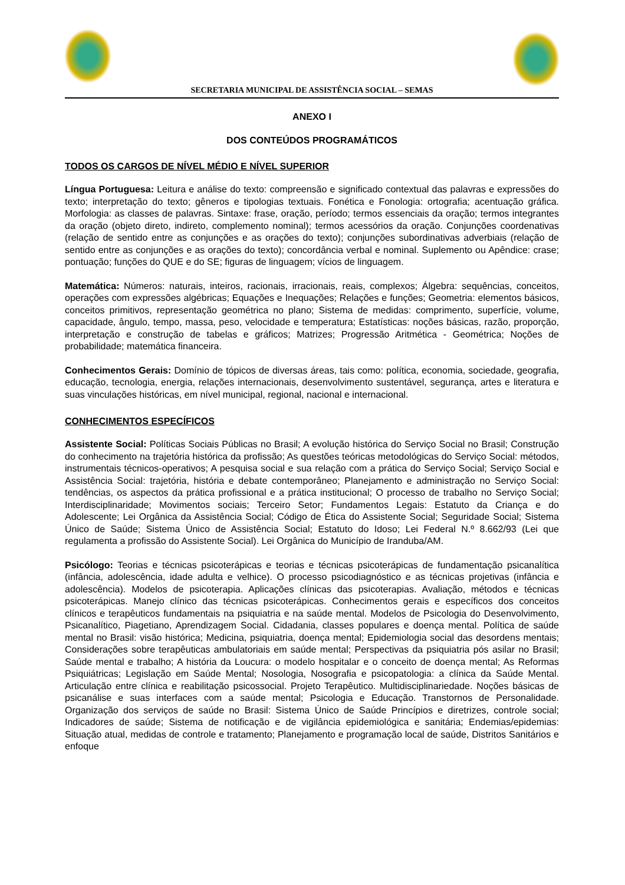SECRETARIA MUNICIPAL DE ASSISTÊNCIA SOCIAL – SEMAS
ANEXO I
DOS CONTEÚDOS PROGRAMÁTICOS
TODOS OS CARGOS DE NÍVEL MÉDIO E NÍVEL SUPERIOR
Língua Portuguesa: Leitura e análise do texto: compreensão e significado contextual das palavras e expressões do texto; interpretação do texto; gêneros e tipologias textuais. Fonética e Fonologia: ortografia; acentuação gráfica. Morfologia: as classes de palavras. Sintaxe: frase, oração, período; termos essenciais da oração; termos integrantes da oração (objeto direto, indireto, complemento nominal); termos acessórios da oração. Conjunções coordenativas (relação de sentido entre as conjunções e as orações do texto); conjunções subordinativas adverbiais (relação de sentido entre as conjunções e as orações do texto); concordância verbal e nominal. Suplemento ou Apêndice: crase; pontuação; funções do QUE e do SE; figuras de linguagem; vícios de linguagem.
Matemática: Números: naturais, inteiros, racionais, irracionais, reais, complexos; Álgebra: sequências, conceitos, operações com expressões algébricas; Equações e Inequações; Relações e funções; Geometria: elementos básicos, conceitos primitivos, representação geométrica no plano; Sistema de medidas: comprimento, superfície, volume, capacidade, ângulo, tempo, massa, peso, velocidade e temperatura; Estatísticas: noções básicas, razão, proporção, interpretação e construção de tabelas e gráficos; Matrizes; Progressão Aritmética - Geométrica; Noções de probabilidade; matemática financeira.
Conhecimentos Gerais: Domínio de tópicos de diversas áreas, tais como: política, economia, sociedade, geografia, educação, tecnologia, energia, relações internacionais, desenvolvimento sustentável, segurança, artes e literatura e suas vinculações históricas, em nível municipal, regional, nacional e internacional.
CONHECIMENTOS ESPECÍFICOS
Assistente Social: Políticas Sociais Públicas no Brasil; A evolução histórica do Serviço Social no Brasil; Construção do conhecimento na trajetória histórica da profissão; As questões teóricas metodológicas do Serviço Social: métodos, instrumentais técnicos-operativos; A pesquisa social e sua relação com a prática do Serviço Social; Serviço Social e Assistência Social: trajetória, história e debate contemporâneo; Planejamento e administração no Serviço Social: tendências, os aspectos da prática profissional e a prática institucional; O processo de trabalho no Serviço Social; Interdisciplinaridade; Movimentos sociais; Terceiro Setor; Fundamentos Legais: Estatuto da Criança e do Adolescente; Lei Orgânica da Assistência Social; Código de Ética do Assistente Social; Seguridade Social; Sistema Único de Saúde; Sistema Único de Assistência Social; Estatuto do Idoso; Lei Federal N.º 8.662/93 (Lei que regulamenta a profissão do Assistente Social). Lei Orgânica do Município de Iranduba/AM.
Psicólogo: Teorias e técnicas psicoterápicas e teorias e técnicas psicoterápicas de fundamentação psicanalítica (infância, adolescência, idade adulta e velhice). O processo psicodiagnóstico e as técnicas projetivas (infância e adolescência). Modelos de psicoterapia. Aplicações clínicas das psicoterapias. Avaliação, métodos e técnicas psicoterápicas. Manejo clínico das técnicas psicoterápicas. Conhecimentos gerais e específicos dos conceitos clínicos e terapêuticos fundamentais na psiquiatria e na saúde mental. Modelos de Psicologia do Desenvolvimento, Psicanalítico, Piagetiano, Aprendizagem Social. Cidadania, classes populares e doença mental. Política de saúde mental no Brasil: visão histórica; Medicina, psiquiatria, doença mental; Epidemiologia social das desordens mentais; Considerações sobre terapêuticas ambulatoriais em saúde mental; Perspectivas da psiquiatria pós asilar no Brasil; Saúde mental e trabalho; A história da Loucura: o modelo hospitalar e o conceito de doença mental; As Reformas Psiquiátricas; Legislação em Saúde Mental; Nosologia, Nosografia e psicopatologia: a clínica da Saúde Mental. Articulação entre clínica e reabilitação psicossocial. Projeto Terapêutico. Multidisciplinariedade. Noções básicas de psicanálise e suas interfaces com a saúde mental; Psicologia e Educação. Transtornos de Personalidade. Organização dos serviços de saúde no Brasil: Sistema Único de Saúde Princípios e diretrizes, controle social; Indicadores de saúde; Sistema de notificação e de vigilância epidemiológica e sanitária; Endemias/epidemias: Situação atual, medidas de controle e tratamento; Planejamento e programação local de saúde, Distritos Sanitários e enfoque